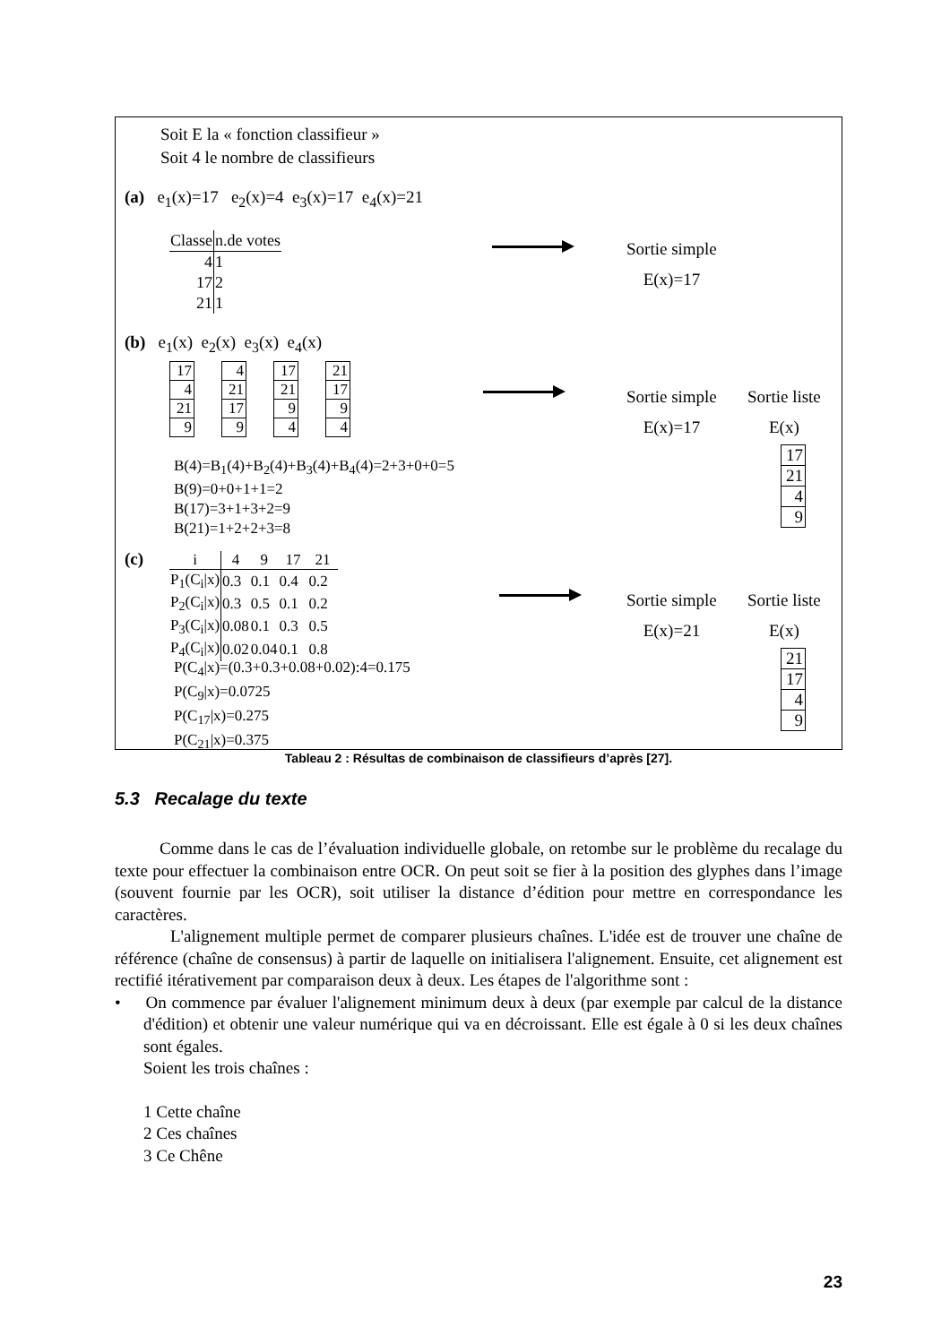Soit E la « fonction classifieur »
Soit 4 le nombre de classifieurs
(a) e<sub>1</sub>(x)=17 e<sub>2</sub>(x)=4 e<sub>3</sub>(x)=17 e<sub>4</sub>(x)=21
| Classe | n.de votes |
| 4 | 1 |
| 17 | 2 |
| 21 | 1 |
Sortie simple
E(x)=17
(b) e<sub>1</sub>(x) e<sub>2</sub>(x) e<sub>3</sub>(x) e<sub>4</sub>(x)
| 17 |
| 4 |
| 21 |
| 9 |
| 4 |
| 21 |
| 17 |
| 9 |
| 17 |
| 21 |
| 9 |
| 4 |
| 21 |
| 17 |
| 9 |
| 4 |
Sortie simple
E(x)=17
Sortie liste
E(x)
| 17 |
| 21 |
| 4 |
| 9 |
B(4)=B<sub>1</sub>(4)+B<sub>2</sub>(4)+B<sub>3</sub>(4)+B<sub>4</sub>(4)=2+3+0+0=5
B(9)=0+0+1+1=2
B(17)=3+1+3+2=9
B(21)=1+2+2+3=8
(c)
| i | 4 | 9 | 17 | 21 |
| --- | --- | --- | --- | --- |
| P<sub>1</sub>(C<sub>i</sub>/x) | 0.3 | 0.1 | 0.4 | 0.2 |
| P<sub>2</sub>(C<sub>i</sub>/x) | 0.3 | 0.5 | 0.1 | 0.2 |
| P<sub>3</sub>(C<sub>i</sub>/x) | 0.08 | 0.1 | 0.3 | 0.5 |
| P<sub>4</sub>(C<sub>i</sub>/x) | 0.02 | 0.04 | 0.1 | 0.8 |
Sortie simple
E(x)=21
Sortie liste
E(x)
| 21 |
| 17 |
| 4 |
| 9 |
P(C<sub>4</sub>|x)=(0.3+0.3+0.08+0.02):4=0.175
P(C<sub>9</sub>|x)=0.0725
P(C<sub>17</sub>|x)=0.275
P(C<sub>21</sub>|x)=0.375
Tableau 2 : Résultas de combinaison de classifieurs d’après [27].
5.3 Recalage du texte
Comme dans le cas de l’évaluation individuelle globale, on retombe sur le problème du recalage du texte pour effectuer la combinaison entre OCR. On peut soit se fier à la position des glyphes dans l’image (souvent fournie par les OCR), soit utiliser la distance d’édition pour mettre en correspondance les caractères.
L'alignement multiple permet de comparer plusieurs chaînes. L'idée est de trouver une chaîne de référence (chaîne de consensus) à partir de laquelle on initialisera l'alignement. Ensuite, cet alignement est rectifié itérativement par comparaison deux à deux. Les étapes de l'algorithme sont :
• On commence par évaluer l'alignement minimum deux à deux (par exemple par calcul de la distance d'édition) et obtenir une valeur numérique qui va en décroissant. Elle est égale à 0 si les deux chaînes sont égales.
Soient les trois chaînes :
1 Cette chaîne
2 Ces chaînes
3 Ce Chêne
23